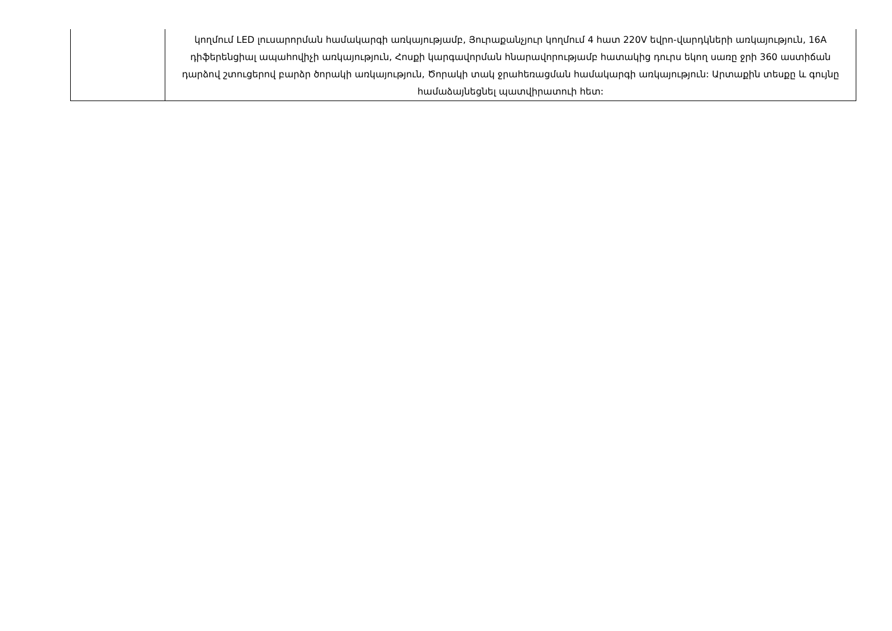| | կողմում LED լուսարորման համակարգի առկայությամբ, Յուրաքանչյուր կողմում 4 հատ 220V եվրո-վարդկների առկայություն, 16A դիֆերենցիալ ապահովիչի առկայություն, Հոսքի կարգավորման հնարավորությամբ հատակից դուրս եկող սառը ջրի 360 աստիճան դարձով շտուցերով բարձր ծորակի առկայություն, Ծորակի տակ ջրահեռացման համակարգի առկայություն: Արտաքին տեսքը և գույնը համաձայնեցնել պատվիրատուի հետ: |